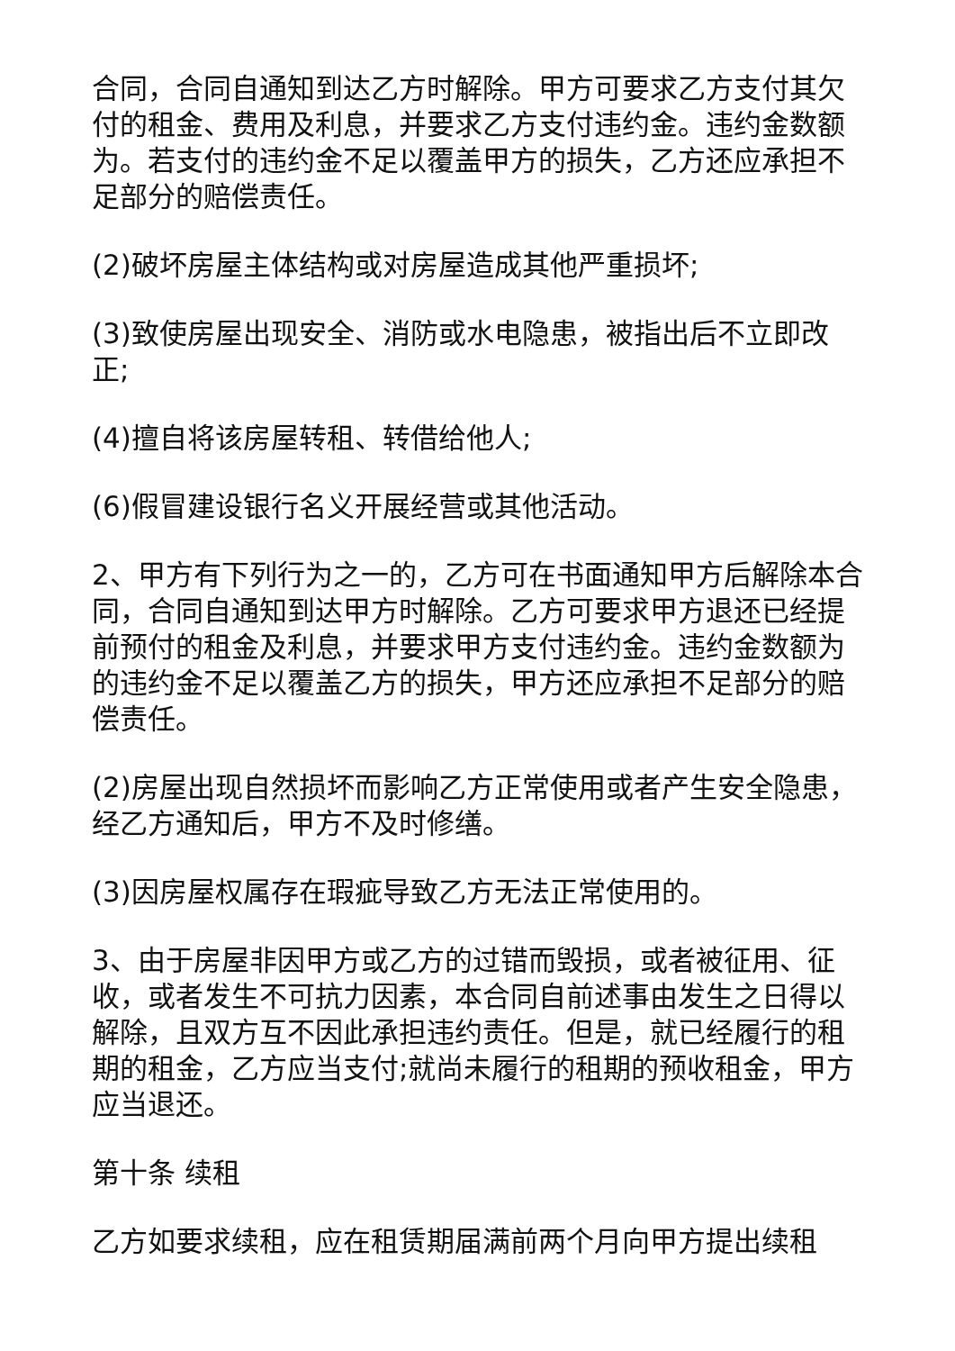合同，合同自通知到达乙方时解除。甲方可要求乙方支付其欠付的租金、费用及利息，并要求乙方支付违约金。违约金数额为。若支付的违约金不足以覆盖甲方的损失，乙方还应承担不足部分的赔偿责任。
(2)破坏房屋主体结构或对房屋造成其他严重损坏;
(3)致使房屋出现安全、消防或水电隐患，被指出后不立即改正;
(4)擅自将该房屋转租、转借给他人;
(6)假冒建设银行名义开展经营或其他活动。
2、甲方有下列行为之一的，乙方可在书面通知甲方后解除本合同，合同自通知到达甲方时解除。乙方可要求甲方退还已经提前预付的租金及利息，并要求甲方支付违约金。违约金数额为的违约金不足以覆盖乙方的损失，甲方还应承担不足部分的赔偿责任。
(2)房屋出现自然损坏而影响乙方正常使用或者产生安全隐患，经乙方通知后，甲方不及时修缮。
(3)因房屋权属存在瑕疵导致乙方无法正常使用的。
3、由于房屋非因甲方或乙方的过错而毁损，或者被征用、征收，或者发生不可抗力因素，本合同自前述事由发生之日得以解除，且双方互不因此承担违约责任。但是，就已经履行的租期的租金，乙方应当支付;就尚未履行的租期的预收租金，甲方应当退还。
第十条 续租
乙方如要求续租，应在租赁期届满前两个月向甲方提出续租